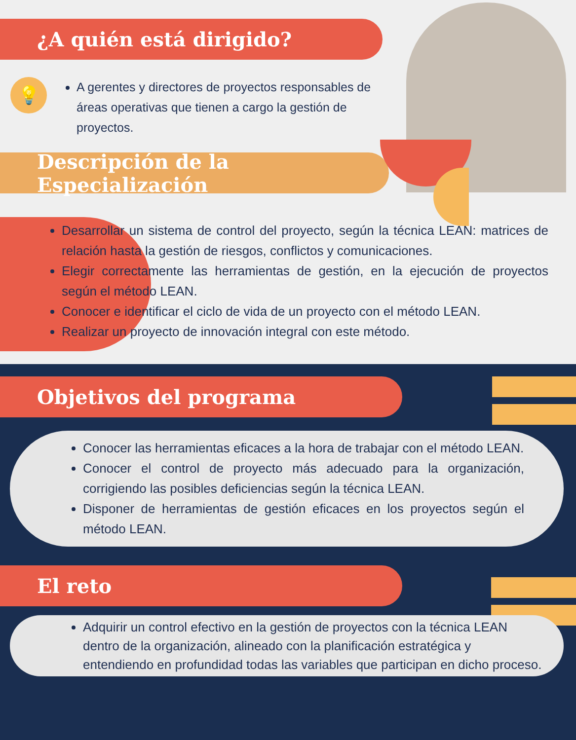¿A quién está dirigido?
💡
A gerentes y directores de proyectos responsables de áreas operativas que tienen a cargo la gestión de proyectos.
Descripción de la Especialización
Desarrollar un sistema de control del proyecto, según la técnica LEAN: matrices de relación hasta la gestión de riesgos, conflictos y comunicaciones.
Elegir correctamente las herramientas de gestión, en la ejecución de proyectos según el método LEAN.
Conocer e identificar el ciclo de vida de un proyecto con el método LEAN.
Realizar un proyecto de innovación integral con este método.
Objetivos del programa
Conocer las herramientas eficaces a la hora de trabajar con el método LEAN.
Conocer el control de proyecto más adecuado para la organización, corrigiendo las posibles deficiencias según la técnica LEAN.
Disponer de herramientas de gestión eficaces en los proyectos según el método LEAN.
El reto
Adquirir un control efectivo en la gestión de proyectos con la técnica LEAN dentro de la organización, alineado con la planificación estratégica y entendiendo en profundidad todas las variables que participan en dicho proceso.